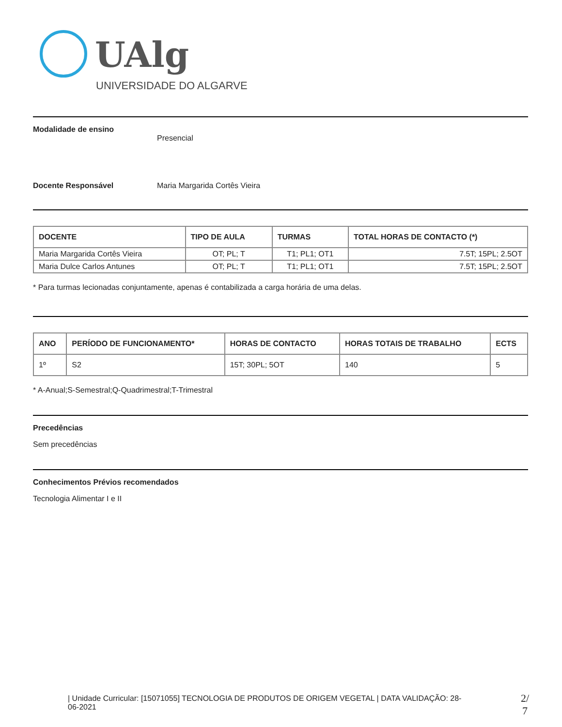UAlg
UNIVERSIDADE DO ALGARVE
Modalidade de ensino
Presencial
Docente Responsável Maria Margarida Cortês Vieira
| DOCENTE | TIPO DE AULA | TURMAS | TOTAL HORAS DE CONTACTO (*) |
| --- | --- | --- | --- |
| Maria Margarida Cortês Vieira | OT; PL; T | T1; PL1; OT1 | 7.5T; 15PL; 2.5OT |
| Maria Dulce Carlos Antunes | OT; PL; T | T1; PL1; OT1 | 7.5T; 15PL; 2.5OT |
* Para turmas lecionadas conjuntamente, apenas é contabilizada a carga horária de uma delas.
| ANO | PERÍODO DE FUNCIONAMENTO* | HORAS DE CONTACTO | HORAS TOTAIS DE TRABALHO | ECTS |
| --- | --- | --- | --- | --- |
| 1º | S2 | 15T; 30PL; 5OT | 140 | 5 |
* A-Anual;S-Semestral;Q-Quadrimestral;T-Trimestral
Precedências
Sem precedências
Conhecimentos Prévios recomendados
Tecnologia Alimentar I e II
| Unidade Curricular: [15071055] TECNOLOGIA DE PRODUTOS DE ORIGEM VEGETAL | DATA VALIDAÇÃO: 28-06-2021
2/
7